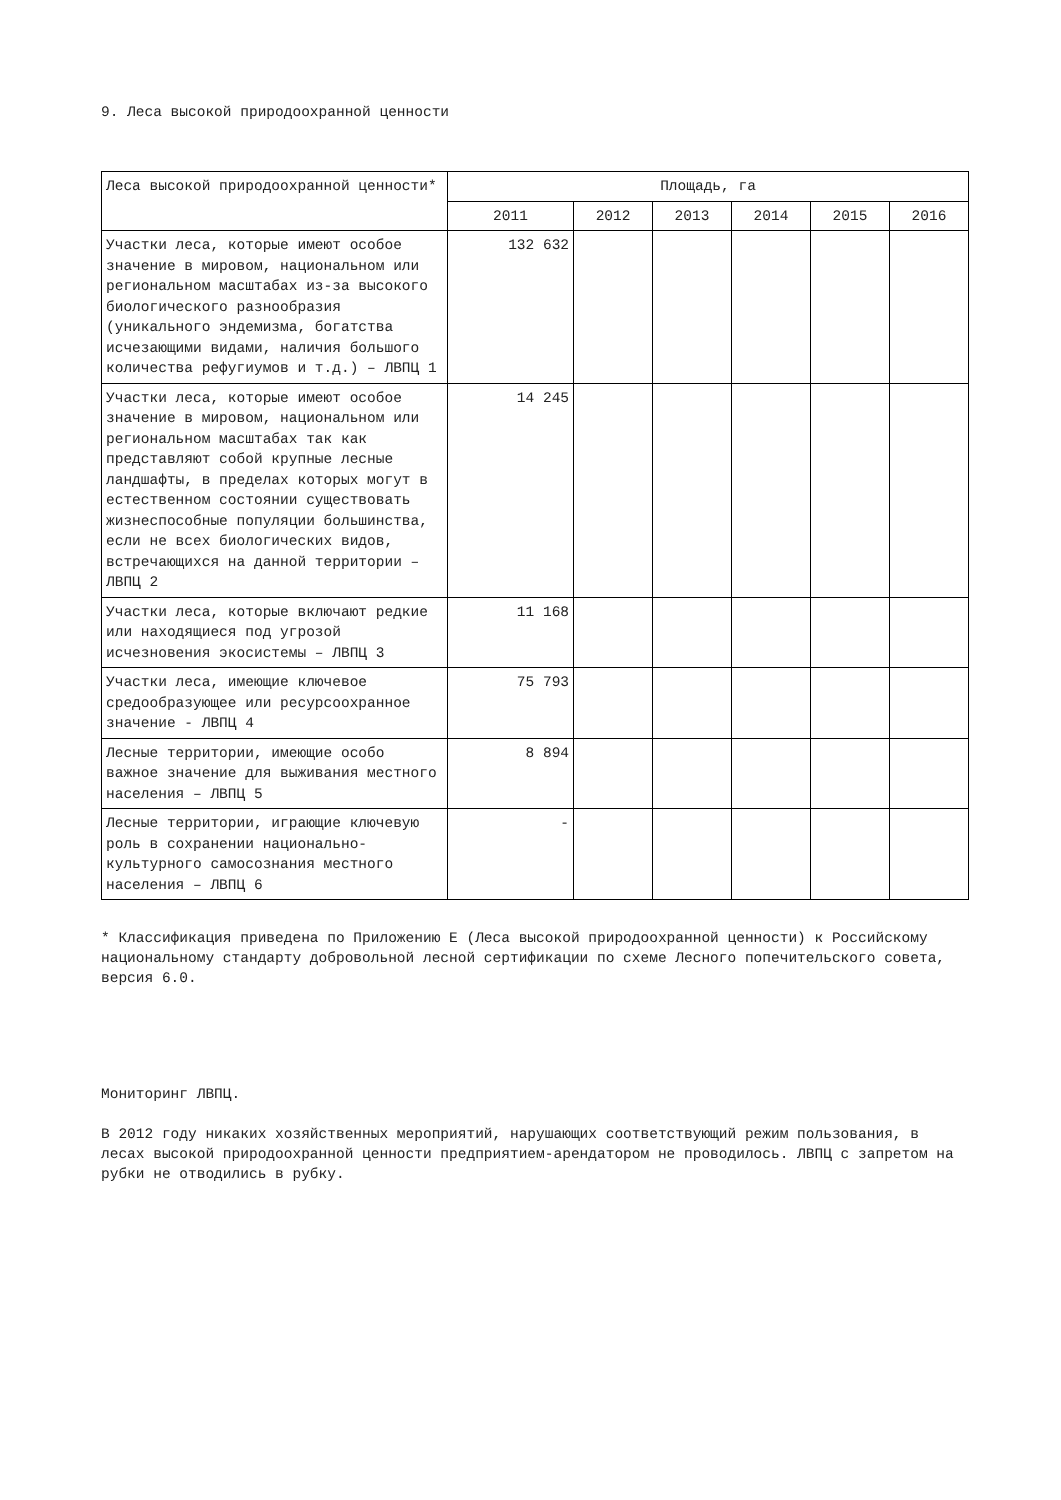9. Леса высокой природоохранной ценности
| Леса высокой природоохранной ценности* | Площадь, га | | | | | |
| --- | --- | --- | --- | --- | --- | --- |
| | 2011 | 2012 | 2013 | 2014 | 2015 | 2016 |
| Участки леса, которые имеют особое значение в мировом, национальном или региональном масштабах из-за высокого биологического разнообразия (уникального эндемизма, богатства исчезающими видами, наличия большого количества рефугиумов и т.д.) – ЛВПЦ 1 | 132 632 | | | | | |
| Участки леса, которые имеют особое значение в мировом, национальном или региональном масштабах так как представляют собой крупные лесные ландшафты, в пределах которых могут в естественном состоянии существовать жизнеспособные популяции большинства, если не всех биологических видов, встречающихся на данной территории – ЛВПЦ 2 | 14 245 | | | | | |
| Участки леса, которые включают редкие или находящиеся под угрозой исчезновения экосистемы – ЛВПЦ 3 | 11 168 | | | | | |
| Участки леса, имеющие ключевое средообразующее или ресурсоохранное значение - ЛВПЦ 4 | 75 793 | | | | | |
| Лесные территории, имеющие особо важное значение для выживания местного населения – ЛВПЦ 5 | 8 894 | | | | | |
| Лесные территории, играющие ключевую роль в сохранении национально-культурного самосознания местного населения – ЛВПЦ 6 | - | | | | | |
* Классификация приведена по Приложению Е (Леса высокой природоохранной ценности) к Российскому национальному стандарту добровольной лесной сертификации по схеме Лесного попечительского совета, версия 6.0.
Мониторинг ЛВПЦ.
В 2012 году никаких хозяйственных мероприятий, нарушающих соответствующий режим пользования, в лесах высокой природоохранной ценности предприятием-арендатором не проводилось. ЛВПЦ с запретом на рубки не отводились в рубку.